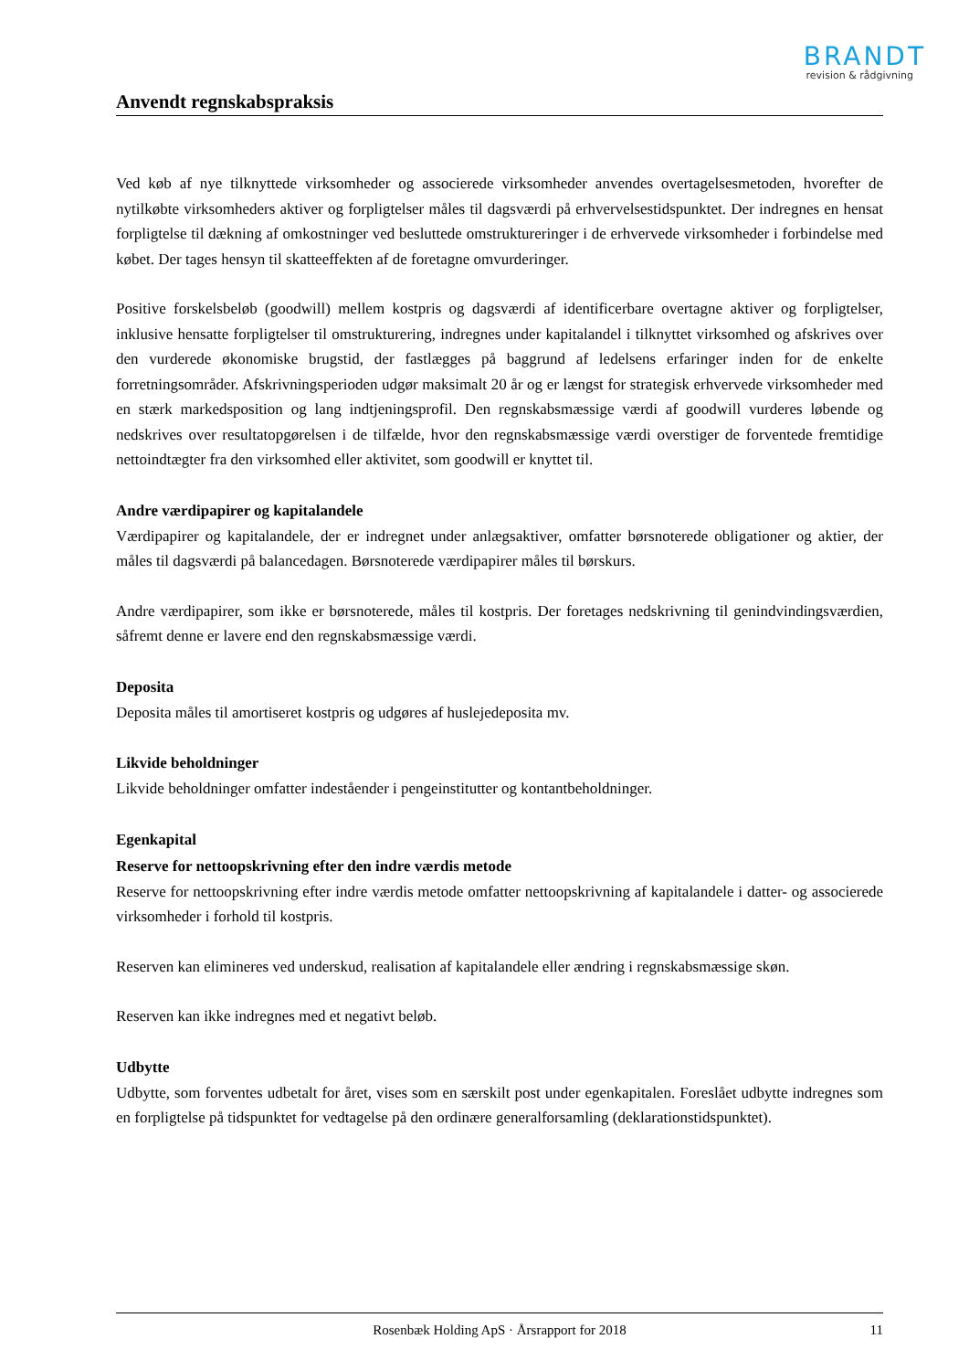BRANDT
revision & rådgivning
Anvendt regnskabspraksis
Ved køb af nye tilknyttede virksomheder og associerede virksomheder anvendes overtagelsesmetoden, hvorefter de nytilkøbte virksomheders aktiver og forpligtelser måles til dagsværdi på erhvervelsestidspunktet. Der indregnes en hensat forpligtelse til dækning af omkostninger ved besluttede omstruktureringer i de erhvervede virksomheder i forbindelse med købet. Der tages hensyn til skatteeffekten af de foretagne omvurderinger.
Positive forskelsbeløb (goodwill) mellem kostpris og dagsværdi af identificerbare overtagne aktiver og forpligtelser, inklusive hensatte forpligtelser til omstrukturering, indregnes under kapitalandel i tilknyttet virksomhed og afskrives over den vurderede økonomiske brugstid, der fastlægges på baggrund af ledelsens erfaringer inden for de enkelte forretningsområder. Afskrivningsperioden udgør maksimalt 20 år og er længst for strategisk erhvervede virksomheder med en stærk markedsposition og lang indtjeningsprofil. Den regnskabsmæssige værdi af goodwill vurderes løbende og nedskrives over resultatopgørelsen i de tilfælde, hvor den regnskabsmæssige værdi overstiger de forventede fremtidige nettoindtægter fra den virksomhed eller aktivitet, som goodwill er knyttet til.
Andre værdipapirer og kapitalandele
Værdipapirer og kapitalandele, der er indregnet under anlægsaktiver, omfatter børsnoterede obligationer og aktier, der måles til dagsværdi på balancedagen. Børsnoterede værdipapirer måles til børskurs.
Andre værdipapirer, som ikke er børsnoterede, måles til kostpris. Der foretages nedskrivning til genindvindingsværdien, såfremt denne er lavere end den regnskabsmæssige værdi.
Deposita
Deposita måles til amortiseret kostpris og udgøres af huslejedeposita mv.
Likvide beholdninger
Likvide beholdninger omfatter indeståender i pengeinstitutter og kontantbeholdninger.
Egenkapital
Reserve for nettoopskrivning efter den indre værdis metode
Reserve for nettoopskrivning efter indre værdis metode omfatter nettoopskrivning af kapitalandele i datter- og associerede virksomheder i forhold til kostpris.
Reserven kan elimineres ved underskud, realisation af kapitalandele eller ændring i regnskabsmæssige skøn.
Reserven kan ikke indregnes med et negativt beløb.
Udbytte
Udbytte, som forventes udbetalt for året, vises som en særskilt post under egenkapitalen. Foreslået udbytte indregnes som en forpligtelse på tidspunktet for vedtagelse på den ordinære generalforsamling (deklarationstidspunktet).
Rosenbæk Holding ApS · Årsrapport for 2018 11